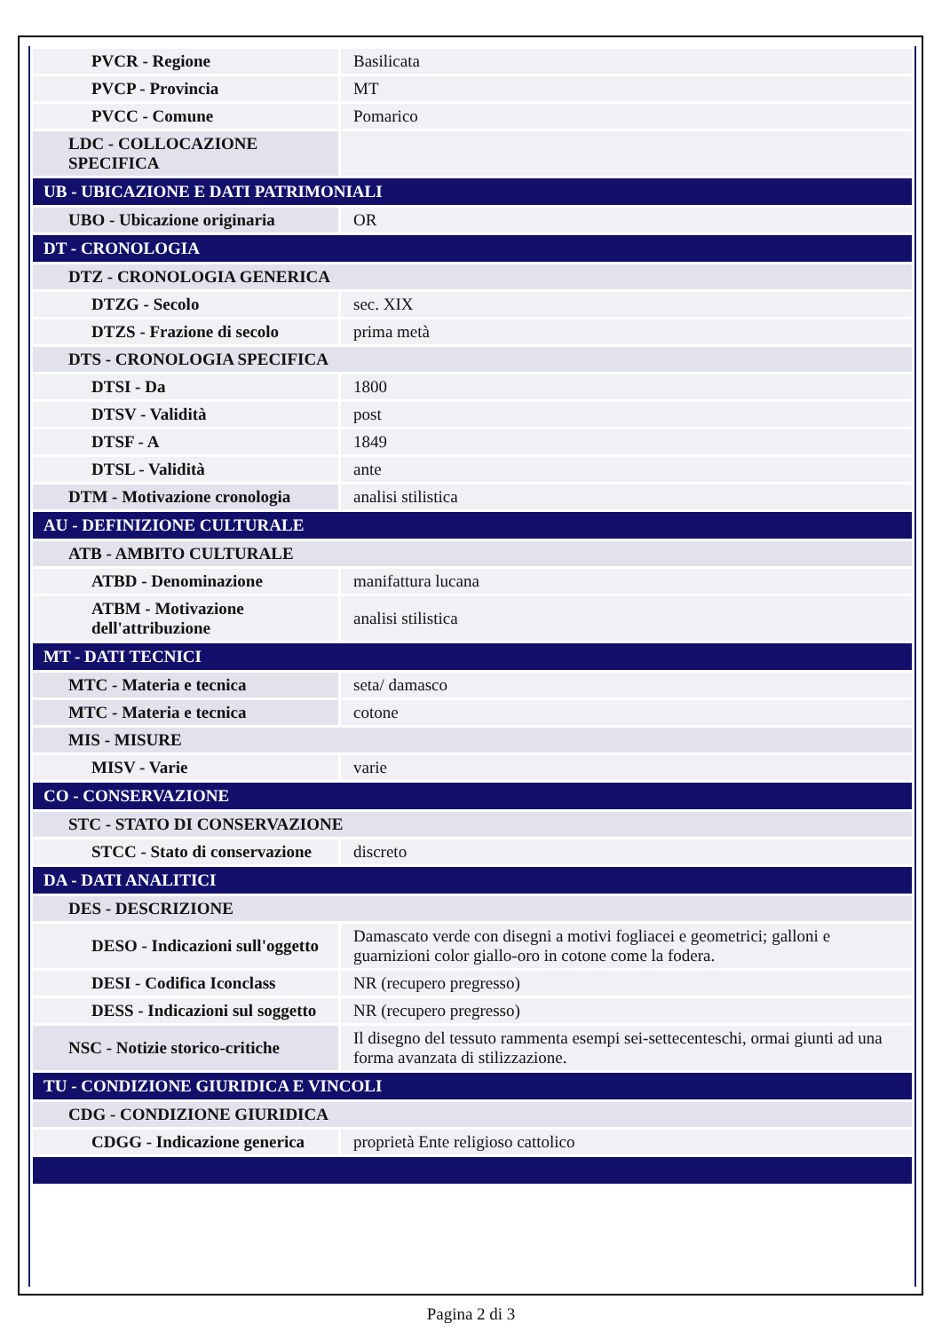| PVCR - Regione | Basilicata |
| PVCP - Provincia | MT |
| PVCC - Comune | Pomarico |
| LDC - COLLOCAZIONE SPECIFICA | |
| UB - UBICAZIONE E DATI PATRIMONIALI | |
| UBO - Ubicazione originaria | OR |
| DT - CRONOLOGIA | |
| DTZ - CRONOLOGIA GENERICA | |
| DTZG - Secolo | sec. XIX |
| DTZS - Frazione di secolo | prima metà |
| DTS - CRONOLOGIA SPECIFICA | |
| DTSI - Da | 1800 |
| DTSV - Validità | post |
| DTSF - A | 1849 |
| DTSL - Validità | ante |
| DTM - Motivazione cronologia | analisi stilistica |
| AU - DEFINIZIONE CULTURALE | |
| ATB - AMBITO CULTURALE | |
| ATBD - Denominazione | manifattura lucana |
| ATBM - Motivazione dell'attribuzione | analisi stilistica |
| MT - DATI TECNICI | |
| MTC - Materia e tecnica | seta/ damasco |
| MTC - Materia e tecnica | cotone |
| MIS - MISURE | |
| MISV - Varie | varie |
| CO - CONSERVAZIONE | |
| STC - STATO DI CONSERVAZIONE | |
| STCC - Stato di conservazione | discreto |
| DA - DATI ANALITICI | |
| DES - DESCRIZIONE | |
| DESO - Indicazioni sull'oggetto | Damascato verde con disegni a motivi fogliacei e geometrici; galloni e guarnizioni color giallo-oro in cotone come la fodera. |
| DESI - Codifica Iconclass | NR (recupero pregresso) |
| DESS - Indicazioni sul soggetto | NR (recupero pregresso) |
| NSC - Notizie storico-critiche | Il disegno del tessuto rammenta esempi sei-settecenteschi, ormai giunti ad una forma avanzata di stilizzazione. |
| TU - CONDIZIONE GIURIDICA E VINCOLI | |
| CDG - CONDIZIONE GIURIDICA | |
| CDGG - Indicazione generica | proprietà Ente religioso cattolico |
Pagina 2 di 3